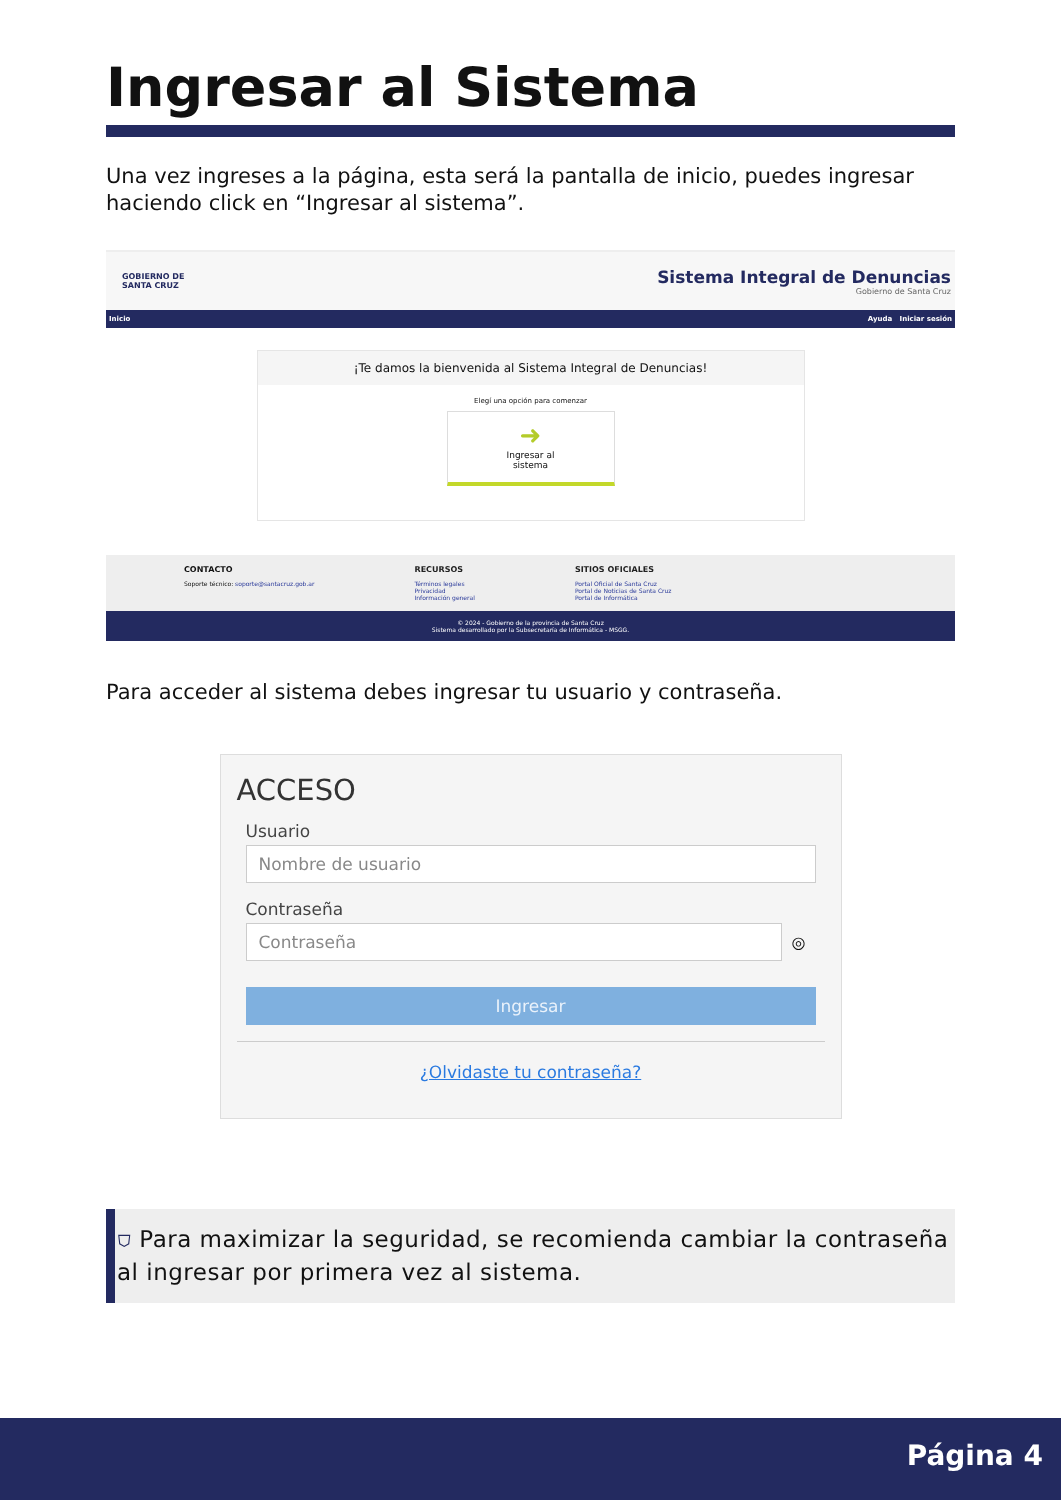Ingresar al Sistema
Una vez ingreses a la página, esta será la pantalla de inicio, puedes ingresar haciendo click en “Ingresar al sistema”.
GOBIERNO DE
SANTA CRUZ
Sistema Integral de Denuncias
Gobierno de Santa Cruz
Inicio Ayuda Iniciar sesión
¡Te damos la bienvenida al Sistema Integral de Denuncias!
Elegí una opción para comenzar
➜
Ingresar al
sistema
CONTACTO
Soporte técnico: soporte@santacruz.gob.ar
RECURSOS
Términos legales
Privacidad
Información general
SITIOS OFICIALES
Portal Oficial de Santa Cruz
Portal de Noticias de Santa Cruz
Portal de Informática
© 2024 - Gobierno de la provincia de Santa Cruz
Sistema desarrollado por la Subsecretaría de Informática - MSGG.
Para acceder al sistema debes ingresar tu usuario y contraseña.
ACCESO
Usuario
Nombre de usuario
Contraseña
Contraseña
◎
Ingresar
¿Olvidaste tu contraseña?
⛉ Para maximizar la seguridad, se recomienda cambiar la contraseña al ingresar por primera vez al sistema.
Página 4